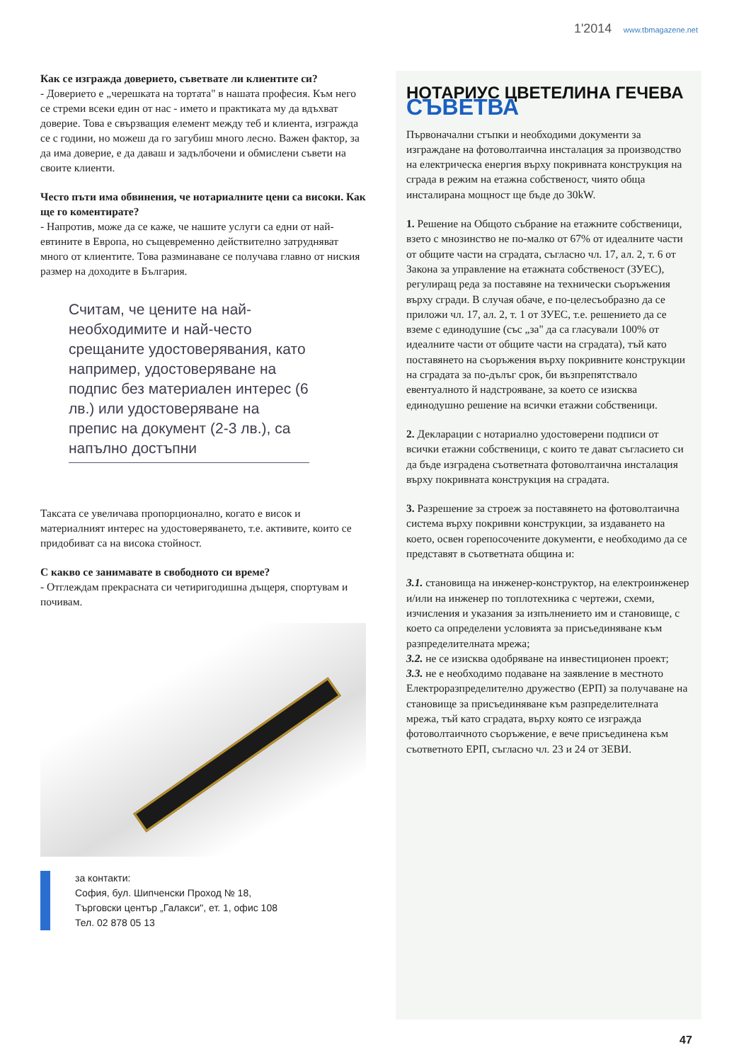1'2014 www.tbmagazene.net
Как се изгражда доверието, съветвате ли клиентите си?
- Доверието е „черешката на тортата" в нашата професия. Към него се стреми всеки един от нас - името и практиката му да вдъхват доверие. Това е свързващия елемент между теб и клиента, изгражда се с години, но можеш да го загубиш много лесно. Важен фактор, за да има доверие, е да даваш и задълбочени и обмислени съвети на своите клиенти.
Често пъти има обвинения, че нотариалните цени са високи. Как ще го коментирате?
- Напротив, може да се каже, че нашите услуги са едни от най-евтините в Европа, но същевременно действително затрудняват много от клиентите. Това разминаване се получава главно от ниския размер на доходите в България.
Считам, че цените на най-необходимите и най-често срещаните удостоверявания, като например, удостоверяване на подпис без материален интерес (6 лв.) или удостоверяване на препис на документ (2-3 лв.), са напълно достъпни
Таксата се увеличава пропорционално, когато е висок и материалният интерес на удостоверяването, т.е. активите, които се придобиват са на висока стойност.
С какво се занимавате в свободното си време?
- Отглеждам прекрасната си четиригодишна дъщеря, спортувам и почивам.
за контакти:
София, бул. Шипченски Проход № 18,
Търговски център „Галакси", ет. 1, офис 108
Тел. 02 878 05 13
НОТАРИУС ЦВЕТЕЛИНА ГЕЧЕВА
СЪВЕТВА
Първоначални стъпки и необходими документи за изграждане на фотоволтаична инсталация за производство на електрическа енергия върху покривната конструкция на сграда в режим на етажна собственост, чиято обща инсталирана мощност ще бъде до 30kW.
1. Решение на Общото събрание на етажните собственици, взето с мнозинство не по-малко от 67% от идеалните части от общите части на сградата, съгласно чл. 17, ал. 2, т. 6 от Закона за управление на етажната собственост (ЗУЕС), регулиращ реда за поставяне на технически съоръжения върху сгради. В случая обаче, е по-целесъобразно да се приложи чл. 17, ал. 2, т. 1 от ЗУЕС, т.е. решението да се вземе с единодушие (със „за" да са гласували 100% от идеалните части от общите части на сградата), тъй като поставянето на съоръжения върху покривните конструкции на сградата за по-дълъг срок, би възпрепятствало евентуалното й надстрояване, за което се изисква единодушно решение на всички етажни собственици.
2. Декларации с нотариално удостоверени подписи от всички етажни собственици, с които те дават съгласието си да бъде изградена съответната фотоволтаична инсталация върху покривната конструкция на сградата.
3. Разрешение за строеж за поставянето на фотоволтаична система върху покривни конструкции, за издаването на което, освен горепосочените документи, е необходимо да се представят в съответната община и:
3.1. становища на инженер-конструктор, на електроинженер и/или на инженер по топлотехника с чертежи, схеми, изчисления и указания за изпълнението им и становище, с което са определени условията за присъединяване към разпределителната мрежа;
3.2. не се изисква одобряване на инвестиционен проект;
3.3. не е необходимо подаване на заявление в местното Електроразпределително дружество (ЕРП) за получаване на становище за присъединяване към разпределителната мрежа, тъй като сградата, върху която се изгражда фотоволтаичното съоръжение, е вече присъединена към съответното ЕРП, съгласно чл. 23 и 24 от ЗЕВИ.
47